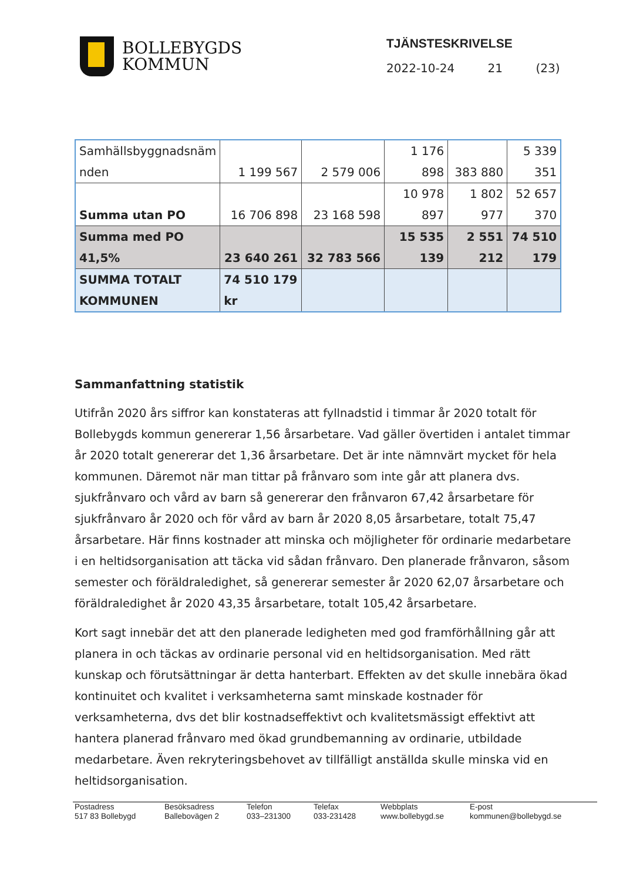BOLLEBYGDS
KOMMUN
TJÄNSTESKRIVELSE
2022-10-24 21 (23)
| Samhällsbyggnadsnäm nden | 1 199 567 | 2 579 006 | 1 176 898 | 383 880 | 5 339 351 |
| Summa utan PO | 16 706 898 | 23 168 598 | 10 978 897 | 1 802 977 | 52 657 370 |
| Summa med PO 41,5% | 23 640 261 | 32 783 566 | 15 535 139 | 2 551 212 | 74 510 179 |
| SUMMA TOTALT KOMMUNEN | 74 510 179 kr | | | | |
Sammanfattning statistik
Utifrån 2020 års siffror kan konstateras att fyllnadstid i timmar år 2020 totalt för Bollebygds kommun genererar 1,56 årsarbetare. Vad gäller övertiden i antalet timmar år 2020 totalt genererar det 1,36 årsarbetare. Det är inte nämnvärt mycket för hela kommunen. Däremot när man tittar på frånvaro som inte går att planera dvs. sjukfrånvaro och vård av barn så genererar den frånvaron 67,42 årsarbetare för sjukfrånvaro år 2020 och för vård av barn år 2020 8,05 årsarbetare, totalt 75,47 årsarbetare. Här finns kostnader att minska och möjligheter för ordinarie medarbetare i en heltidsorganisation att täcka vid sådan frånvaro. Den planerade frånvaron, såsom semester och föräldraledighet, så genererar semester år 2020 62,07 årsarbetare och föräldraledighet år 2020 43,35 årsarbetare, totalt 105,42 årsarbetare.
Kort sagt innebär det att den planerade ledigheten med god framförhållning går att planera in och täckas av ordinarie personal vid en heltidsorganisation. Med rätt kunskap och förutsättningar är detta hanterbart. Effekten av det skulle innebära ökad kontinuitet och kvalitet i verksamheterna samt minskade kostnader för verksamheterna, dvs det blir kostnadseffektivt och kvalitetsmässigt effektivt att hantera planerad frånvaro med ökad grundbemanning av ordinarie, utbildade medarbetare. Även rekryteringsbehovet av tillfälligt anställda skulle minska vid en heltidsorganisation.
Postadress
517 83 Bollebygd
Besöksadress
Ballebovägen 2
Telefon
033–231300
Telefax
033-231428
Webbplats
www.bollebygd.se
E-post
kommunen@bollebygd.se